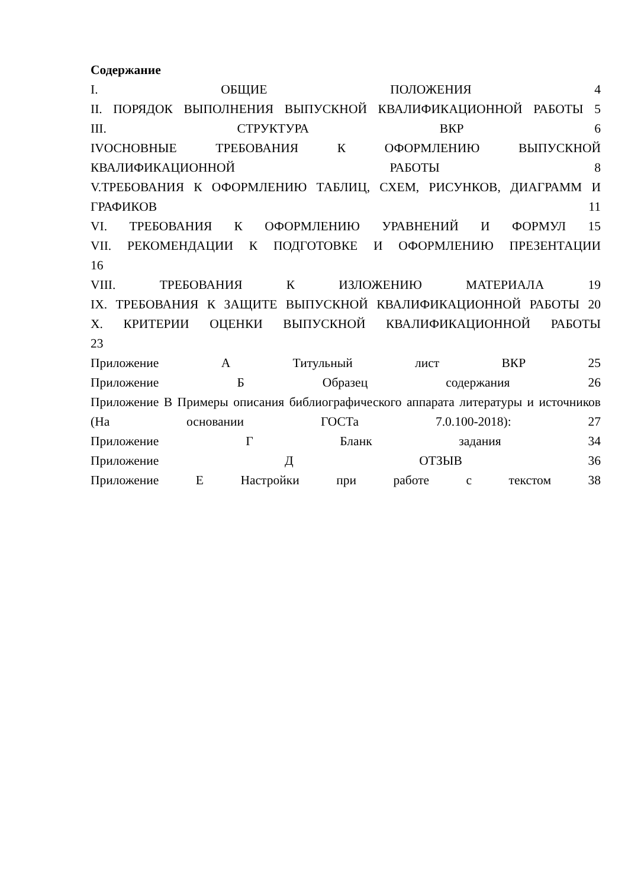Содержание
I. ОБЩИЕ ПОЛОЖЕНИЯ 4
II. ПОРЯДОК ВЫПОЛНЕНИЯ ВЫПУСКНОЙ КВАЛИФИКАЦИОННОЙ РАБОТЫ 5
III. СТРУКТУРА ВКР 6
IVОСНОВНЫЕ ТРЕБОВАНИЯ К ОФОРМЛЕНИЮ ВЫПУСКНОЙ КВАЛИФИКАЦИОННОЙ РАБОТЫ 8
V.ТРЕБОВАНИЯ К ОФОРМЛЕНИЮ ТАБЛИЦ, СХЕМ, РИСУНКОВ, ДИАГРАММ И ГРАФИКОВ 11
VI. ТРЕБОВАНИЯ К ОФОРМЛЕНИЮ УРАВНЕНИЙ И ФОРМУЛ 15
VII. РЕКОМЕНДАЦИИ К ПОДГОТОВКЕ И ОФОРМЛЕНИЮ ПРЕЗЕНТАЦИИ
16
VIII. ТРЕБОВАНИЯ К ИЗЛОЖЕНИЮ МАТЕРИАЛА 19
IX. ТРЕБОВАНИЯ К ЗАЩИТЕ ВЫПУСКНОЙ КВАЛИФИКАЦИОННОЙ РАБОТЫ 20
X. КРИТЕРИИ ОЦЕНКИ ВЫПУСКНОЙ КВАЛИФИКАЦИОННОЙ РАБОТЫ
23
Приложение А Титульный лист ВКР 25
Приложение Б Образец содержания 26
Приложение В Примеры описания библиографического аппарата литературы и источников (На основании ГОСТа 7.0.100-2018): 27
Приложение Г Бланк задания 34
Приложение Д ОТЗЫВ 36
Приложение Е Настройки при работе с текстом 38